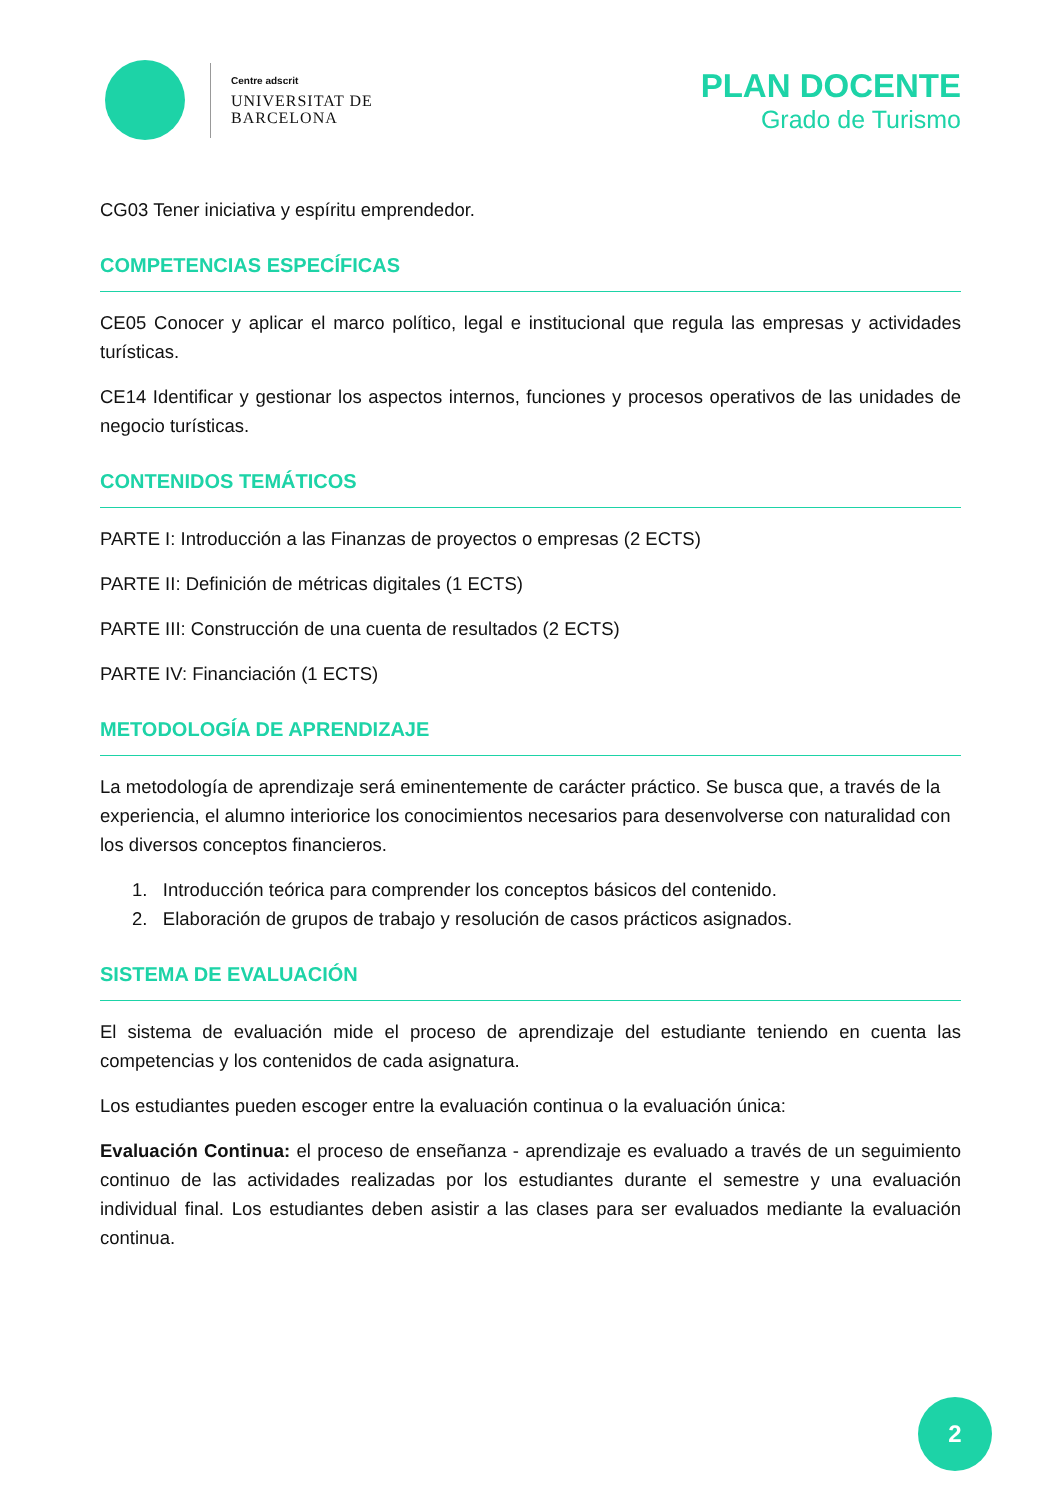Centre adscrit
UNIVERSITAT DE
BARCELONA
PLAN DOCENTE
Grado de Turismo
CG03 Tener iniciativa y espíritu emprendedor.
COMPETENCIAS ESPECÍFICAS
CE05 Conocer y aplicar el marco político, legal e institucional que regula las empresas y actividades turísticas.
CE14 Identificar y gestionar los aspectos internos, funciones y procesos operativos de las unidades de negocio turísticas.
CONTENIDOS TEMÁTICOS
PARTE I: Introducción a las Finanzas de proyectos o empresas (2 ECTS)
PARTE II: Definición de métricas digitales (1 ECTS)
PARTE III: Construcción de una cuenta de resultados (2 ECTS)
PARTE IV: Financiación (1 ECTS)
METODOLOGÍA DE APRENDIZAJE
La metodología de aprendizaje será eminentemente de carácter práctico. Se busca que, a través de la experiencia, el alumno interiorice los conocimientos necesarios para desenvolverse con naturalidad con los diversos conceptos financieros.
1. Introducción teórica para comprender los conceptos básicos del contenido.
2. Elaboración de grupos de trabajo y resolución de casos prácticos asignados.
SISTEMA DE EVALUACIÓN
El sistema de evaluación mide el proceso de aprendizaje del estudiante teniendo en cuenta las competencias y los contenidos de cada asignatura.
Los estudiantes pueden escoger entre la evaluación continua o la evaluación única:
Evaluación Continua: el proceso de enseñanza - aprendizaje es evaluado a través de un seguimiento continuo de las actividades realizadas por los estudiantes durante el semestre y una evaluación individual final. Los estudiantes deben asistir a las clases para ser evaluados mediante la evaluación continua.
2